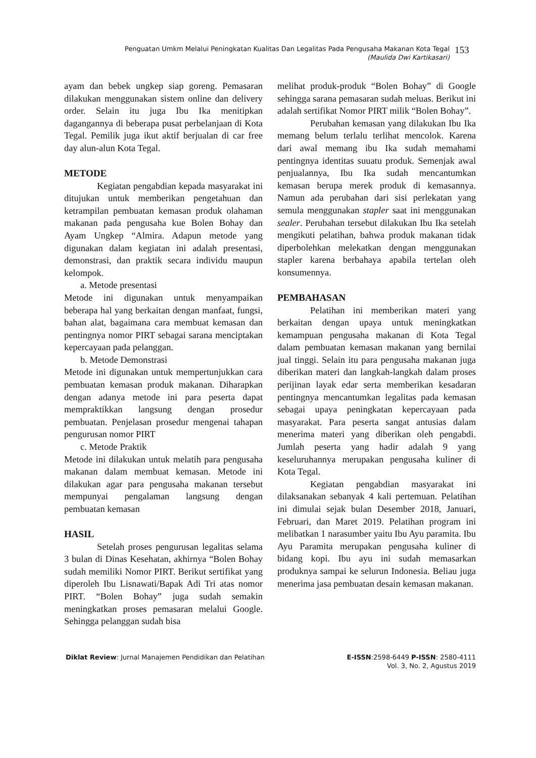Penguatan Umkm Melalui Peningkatan Kualitas Dan Legalitas Pada Pengusaha Makanan Kota Tegal
(Maulida Dwi Kartikasari)
153
ayam dan bebek ungkep siap goreng. Pemasaran dilakukan menggunakan sistem online dan delivery order. Selain itu juga Ibu Ika menitipkan dagangannya di beberapa pusat perbelanjaan di Kota Tegal. Pemilik juga ikut aktif berjualan di car free day alun-alun Kota Tegal.
METODE
Kegiatan pengabdian kepada masyarakat ini ditujukan untuk memberikan pengetahuan dan ketrampilan pembuatan kemasan produk olahaman makanan pada pengusaha kue Bolen Bohay dan Ayam Ungkep “Almira. Adapun metode yang digunakan dalam kegiatan ini adalah presentasi, demonstrasi, dan praktik secara individu maupun kelompok.
a. Metode presentasi
Metode ini digunakan untuk menyampaikan beberapa hal yang berkaitan dengan manfaat, fungsi, bahan alat, bagaimana cara membuat kemasan dan pentingnya nomor PIRT sebagai sarana menciptakan kepercayaan pada pelanggan.
b. Metode Demonstrasi
Metode ini digunakan untuk mempertunjukkan cara pembuatan kemasan produk makanan. Diharapkan dengan adanya metode ini para peserta dapat mempraktikkan langsung dengan prosedur pembuatan. Penjelasan prosedur mengenai tahapan pengurusan nomor PIRT
c. Metode Praktik
Metode ini dilakukan untuk melatih para pengusaha makanan dalam membuat kemasan. Metode ini dilakukan agar para pengusaha makanan tersebut mempunyai pengalaman langsung dengan pembuatan kemasan
HASIL
Setelah proses pengurusan legalitas selama 3 bulan di Dinas Kesehatan, akhirnya “Bolen Bohay sudah memiliki Nomor PIRT. Berikut sertifikat yang diperoleh Ibu Lisnawati/Bapak Adi Tri atas nomor PIRT. “Bolen Bohay” juga sudah semakin meningkatkan proses pemasaran melalui Google. Sehingga pelanggan sudah bisa
melihat produk-produk “Bolen Bohay” di Google sehingga sarana pemasaran sudah meluas. Berikut ini adalah sertifikat Nomor PIRT milik “Bolen Bohay”.
Perubahan kemasan yang dilakukan Ibu Ika memang belum terlalu terlihat mencolok. Karena dari awal memang ibu Ika sudah memahami pentingnya identitas suuatu produk. Semenjak awal penjualannya, Ibu Ika sudah mencantumkan kemasan berupa merek produk di kemasannya. Namun ada perubahan dari sisi perlekatan yang semula menggunakan stapler saat ini menggunakan sealer. Perubahan tersebut dilakukan Ibu Ika setelah mengikuti pelatihan, bahwa produk makanan tidak diperbolehkan melekatkan dengan menggunakan stapler karena berbahaya apabila tertelan oleh konsumennya.
PEMBAHASAN
Pelatihan ini memberikan materi yang berkaitan dengan upaya untuk meningkatkan kemampuan pengusaha makanan di Kota Tegal dalam pembuatan kemasan makanan yang bernilai jual tinggi. Selain itu para pengusaha makanan juga diberikan materi dan langkah-langkah dalam proses perijinan layak edar serta memberikan kesadaran pentingnya mencantumkan legalitas pada kemasan sebagai upaya peningkatan kepercayaan pada masyarakat. Para peserta sangat antusias dalam menerima materi yang diberikan oleh pengabdi. Jumlah peserta yang hadir adalah 9 yang keseluruhannya merupakan pengusaha kuliner di Kota Tegal.
Kegiatan pengabdian masyarakat ini dilaksanakan sebanyak 4 kali pertemuan. Pelatihan ini dimulai sejak bulan Desember 2018, Januari, Februari, dan Maret 2019. Pelatihan program ini melibatkan 1 narasumber yaitu Ibu Ayu paramita. Ibu Ayu Paramita merupakan pengusaha kuliner di bidang kopi. Ibu ayu ini sudah memasarkan produknya sampai ke selurun Indonesia. Beliau juga menerima jasa pembuatan desain kemasan makanan.
Diklat Review: Jurnal Manajemen Pendidikan dan Pelatihan
E-ISSN:2598-6449 P-ISSN: 2580-4111
Vol. 3, No. 2, Agustus 2019